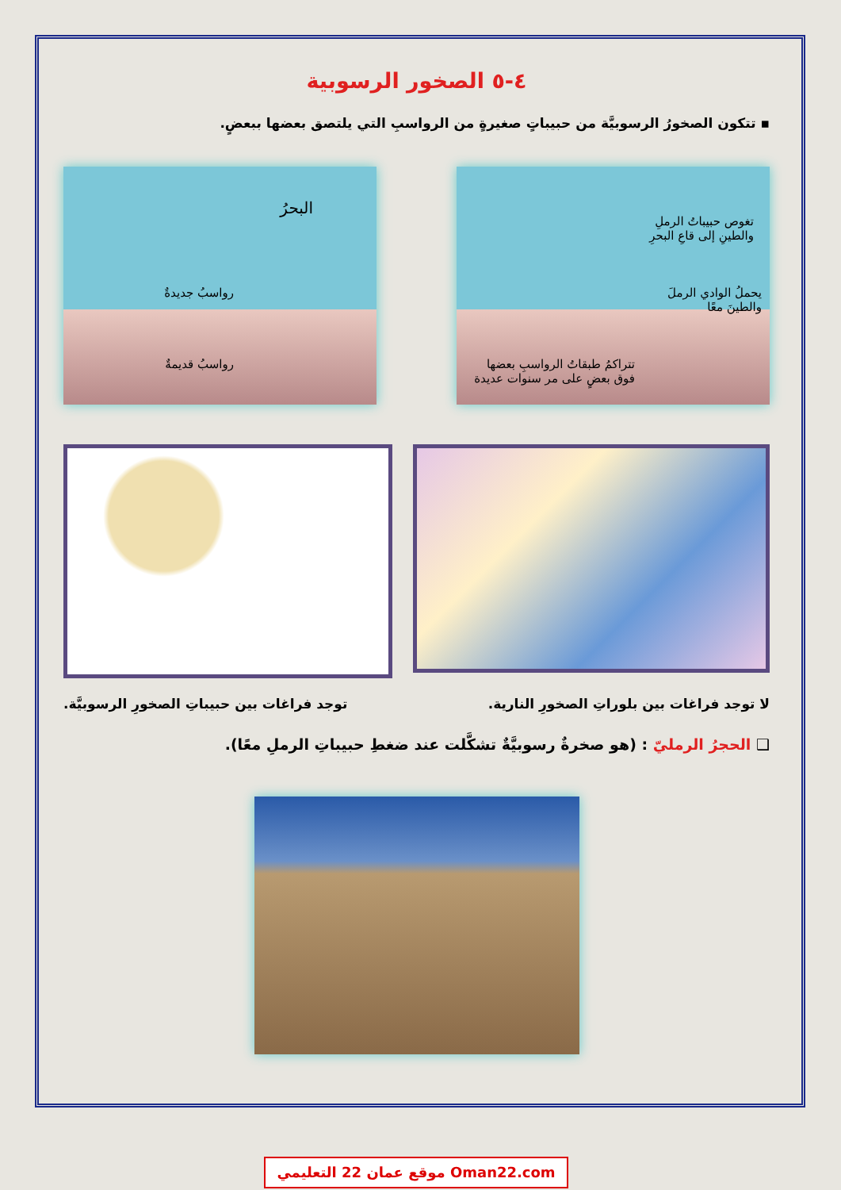٤-٥ الصخور الرسوبية
▪ تتكون الصخورُ الرسوبيَّة من حبيباتٍ صغيرةٍ من الرواسبِ التي يلتصق بعضها ببعضٍ.
تغوص حبيباتُ الرملِ
والطينِ إلى قاعِ البحرِ
يحملُ الوادي الرملَ
والطينَ معًا
تتراكمُ طبقاتُ الرواسبِ بعضها
فوق بعضٍ على مر سنوات عديدة
البحرُ
رواسبُ جديدةٌ
رواسبُ قديمةٌ
لا توجد فراغات بين بلوراتِ الصخورِ النارية.
توجد فراغات بين حبيباتِ الصخورِ الرسوبيَّة.
❑ الحجرُ الرمليّ : (هو صخرةٌ رسوبيَّةٌ تشكَّلت عند ضغطِ حبيباتِ الرملِ معًا).
موقع عمان 22 التعليمي Oman22.com